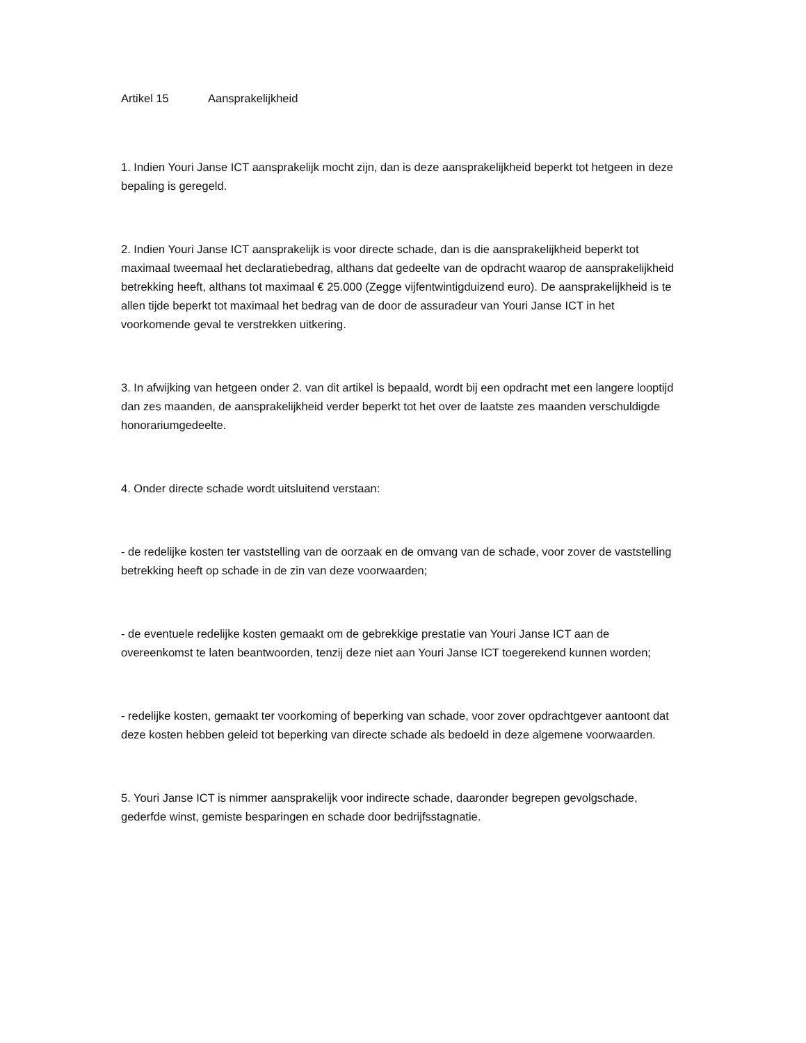Artikel 15 Aansprakelijkheid
1. Indien Youri Janse ICT aansprakelijk mocht zijn, dan is deze aansprakelijkheid beperkt tot hetgeen in deze bepaling is geregeld.
2. Indien Youri Janse ICT aansprakelijk is voor directe schade, dan is die aansprakelijkheid beperkt tot maximaal tweemaal het declaratiebedrag, althans dat gedeelte van de opdracht waarop de aansprakelijkheid betrekking heeft, althans tot maximaal € 25.000 (Zegge vijfentwintigduizend euro). De aansprakelijkheid is te allen tijde beperkt tot maximaal het bedrag van de door de assuradeur van Youri Janse ICT in het voorkomende geval te verstrekken uitkering.
3. In afwijking van hetgeen onder 2. van dit artikel is bepaald, wordt bij een opdracht met een langere looptijd dan zes maanden, de aansprakelijkheid verder beperkt tot het over de laatste zes maanden verschuldigde honorariumgedeelte.
4. Onder directe schade wordt uitsluitend verstaan:
- de redelijke kosten ter vaststelling van de oorzaak en de omvang van de schade, voor zover de vaststelling betrekking heeft op schade in de zin van deze voorwaarden;
- de eventuele redelijke kosten gemaakt om de gebrekkige prestatie van Youri Janse ICT aan de overeenkomst te laten beantwoorden, tenzij deze niet aan Youri Janse ICT toegerekend kunnen worden;
- redelijke kosten, gemaakt ter voorkoming of beperking van schade, voor zover opdrachtgever aantoont dat deze kosten hebben geleid tot beperking van directe schade als bedoeld in deze algemene voorwaarden.
5. Youri Janse ICT is nimmer aansprakelijk voor indirecte schade, daaronder begrepen gevolgschade, gederfde winst, gemiste besparingen en schade door bedrijfsstagnatie.